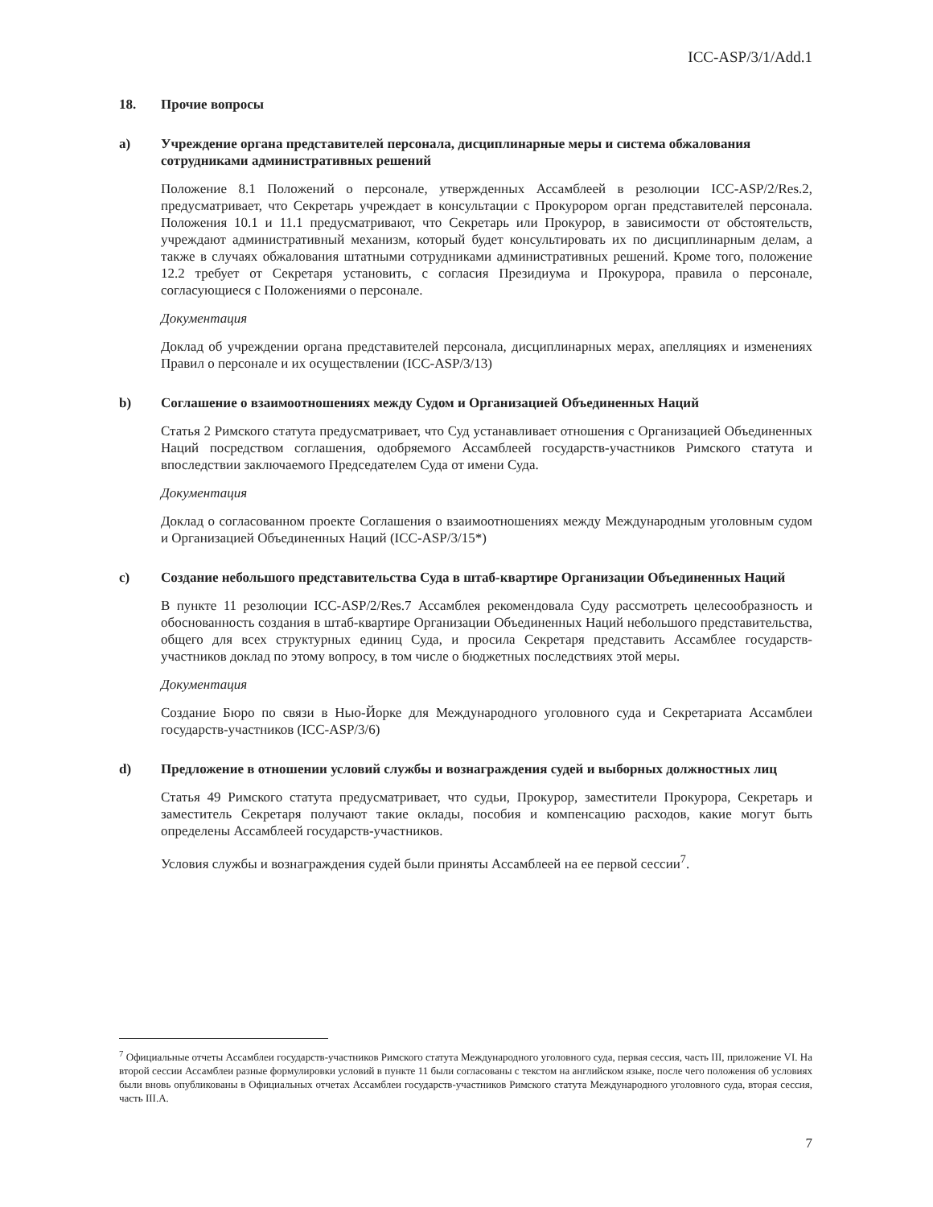ICC-ASP/3/1/Add.1
18. Прочие вопросы
a) Учреждение органа представителей персонала, дисциплинарные меры и система обжалования сотрудниками административных решений
Положение 8.1 Положений о персонале, утвержденных Ассамблеей в резолюции ICC-ASP/2/Res.2, предусматривает, что Секретарь учреждает в консультации с Прокурором орган представителей персонала. Положения 10.1 и 11.1 предусматривают, что Секретарь или Прокурор, в зависимости от обстоятельств, учреждают административный механизм, который будет консультировать их по дисциплинарным делам, а также в случаях обжалования штатными сотрудниками административных решений. Кроме того, положение 12.2 требует от Секретаря установить, с согласия Президиума и Прокурора, правила о персонале, согласующиеся с Положениями о персонале.
Документация
Доклад об учреждении органа представителей персонала, дисциплинарных мерах, апелляциях и изменениях Правил о персонале и их осуществлении (ICC-ASP/3/13)
b) Соглашение о взаимоотношениях между Судом и Организацией Объединенных Наций
Статья 2 Римского статута предусматривает, что Суд устанавливает отношения с Организацией Объединенных Наций посредством соглашения, одобряемого Ассамблеей государств-участников Римского статута и впоследствии заключаемого Председателем Суда от имени Суда.
Документация
Доклад о согласованном проекте Соглашения о взаимоотношениях между Международным уголовным судом и Организацией Объединенных Наций (ICC-ASP/3/15*)
c) Создание небольшого представительства Суда в штаб-квартире Организации Объединенных Наций
В пункте 11 резолюции ICC-ASP/2/Res.7 Ассамблея рекомендовала Суду рассмотреть целесообразность и обоснованность создания в штаб-квартире Организации Объединенных Наций небольшого представительства, общего для всех структурных единиц Суда, и просила Секретаря представить Ассамблее государств-участников доклад по этому вопросу, в том числе о бюджетных последствиях этой меры.
Документация
Создание Бюро по связи в Нью-Йорке для Международного уголовного суда и Секретариата Ассамблеи государств-участников (ICC-ASP/3/6)
d) Предложение в отношении условий службы и вознаграждения судей и выборных должностных лиц
Статья 49 Римского статута предусматривает, что судьи, Прокурор, заместители Прокурора, Секретарь и заместитель Секретаря получают такие оклады, пособия и компенсацию расходов, какие могут быть определены Ассамблеей государств-участников.
Условия службы и вознаграждения судей были приняты Ассамблеей на ее первой сессии<sup>7</sup>.
<sup>7</sup> Официальные отчеты Ассамблеи государств-участников Римского статута Международного уголовного суда, первая сессия, часть III, приложение VI. На второй сессии Ассамблеи разные формулировки условий в пункте 11 были согласованы с текстом на английском языке, после чего положения об условиях были вновь опубликованы в Официальных отчетах Ассамблеи государств-участников Римского статута Международного уголовного суда, вторая сессия, часть III.A.
7